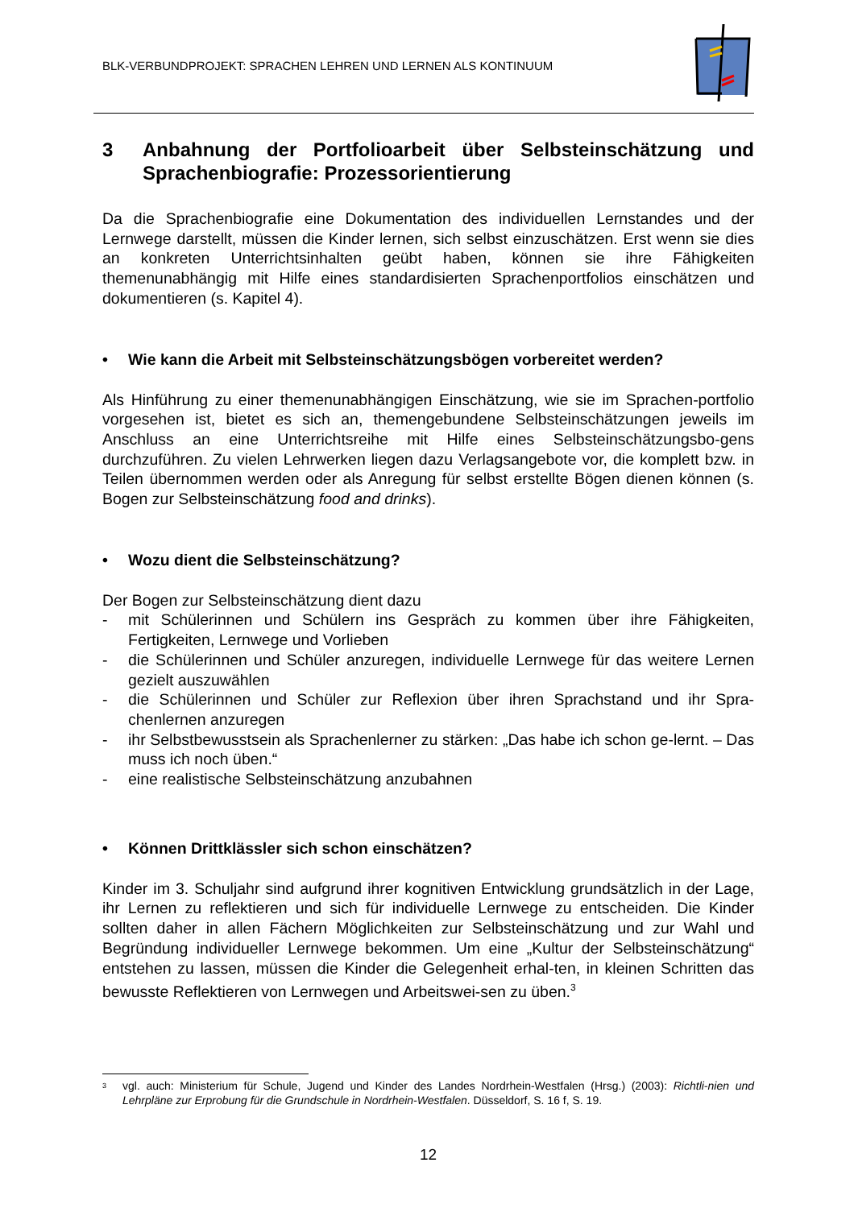BLK-VERBUNDPROJEKT: SPRACHEN LEHREN UND LERNEN ALS KONTINUUM
3 Anbahnung der Portfolioarbeit über Selbsteinschätzung und Sprachenbiografie: Prozessorientierung
Da die Sprachenbiografie eine Dokumentation des individuellen Lernstandes und der Lernwege darstellt, müssen die Kinder lernen, sich selbst einzuschätzen. Erst wenn sie dies an konkreten Unterrichtsinhalten geübt haben, können sie ihre Fähigkeiten themenunabhängig mit Hilfe eines standardisierten Sprachenportfolios einschätzen und dokumentieren (s. Kapitel 4).
• Wie kann die Arbeit mit Selbsteinschätzungsbögen vorbereitet werden?
Als Hinführung zu einer themenunabhängigen Einschätzung, wie sie im Sprachen-portfolio vorgesehen ist, bietet es sich an, themengebundene Selbsteinschätzungen jeweils im Anschluss an eine Unterrichtsreihe mit Hilfe eines Selbsteinschätzungsbo-gens durchzuführen. Zu vielen Lehrwerken liegen dazu Verlagsangebote vor, die komplett bzw. in Teilen übernommen werden oder als Anregung für selbst erstellte Bögen dienen können (s. Bogen zur Selbsteinschätzung food and drinks).
• Wozu dient die Selbsteinschätzung?
Der Bogen zur Selbsteinschätzung dient dazu
- mit Schülerinnen und Schülern ins Gespräch zu kommen über ihre Fähigkeiten, Fertigkeiten, Lernwege und Vorlieben
- die Schülerinnen und Schüler anzuregen, individuelle Lernwege für das weitere Lernen gezielt auszuwählen
- die Schülerinnen und Schüler zur Reflexion über ihren Sprachstand und ihr Spra-chenlernen anzuregen
- ihr Selbstbewusstsein als Sprachenlerner zu stärken: „Das habe ich schon ge-lernt. – Das muss ich noch üben.“
- eine realistische Selbsteinschätzung anzubahnen
• Können Drittklässler sich schon einschätzen?
Kinder im 3. Schuljahr sind aufgrund ihrer kognitiven Entwicklung grundsätzlich in der Lage, ihr Lernen zu reflektieren und sich für individuelle Lernwege zu entscheiden. Die Kinder sollten daher in allen Fächern Möglichkeiten zur Selbsteinschätzung und zur Wahl und Begründung individueller Lernwege bekommen. Um eine „Kultur der Selbsteinschätzung“ entstehen zu lassen, müssen die Kinder die Gelegenheit erhal-ten, in kleinen Schritten das bewusste Reflektieren von Lernwegen und Arbeitswei-sen zu üben.<sup>3</sup>
<sup>3</sup> vgl. auch: Ministerium für Schule, Jugend und Kinder des Landes Nordrhein-Westfalen (Hrsg.) (2003): Richtli-nien und Lehrpläne zur Erprobung für die Grundschule in Nordrhein-Westfalen. Düsseldorf, S. 16 f, S. 19.
12